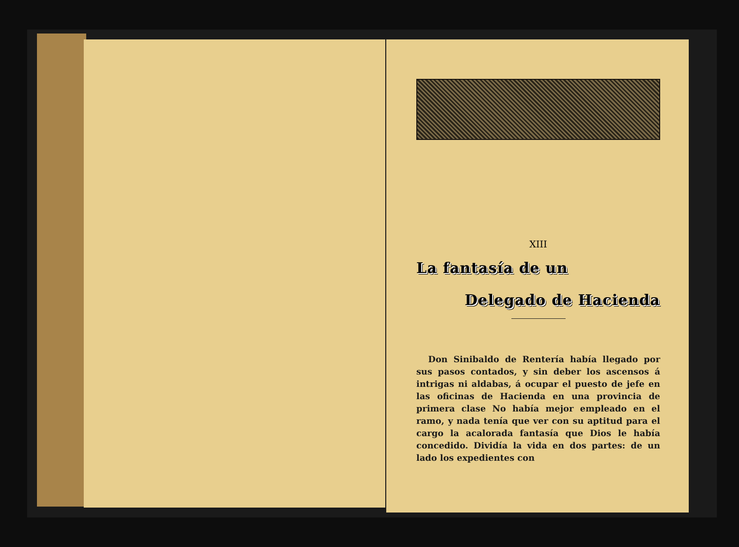XIII
La fantasía de un
Delegado de Hacienda
Don Sinibaldo de Rentería había llegado por sus pasos contados, y sin deber los ascensos á intrigas ni aldabas, á ocupar el puesto de jefe en las oficinas de Hacienda en una provincia de primera clase No había mejor empleado en el ramo, y nada tenía que ver con su aptitud para el cargo la acalorada fantasía que Dios le había concedido. Dividía la vida en dos partes: de un lado los expedientes con